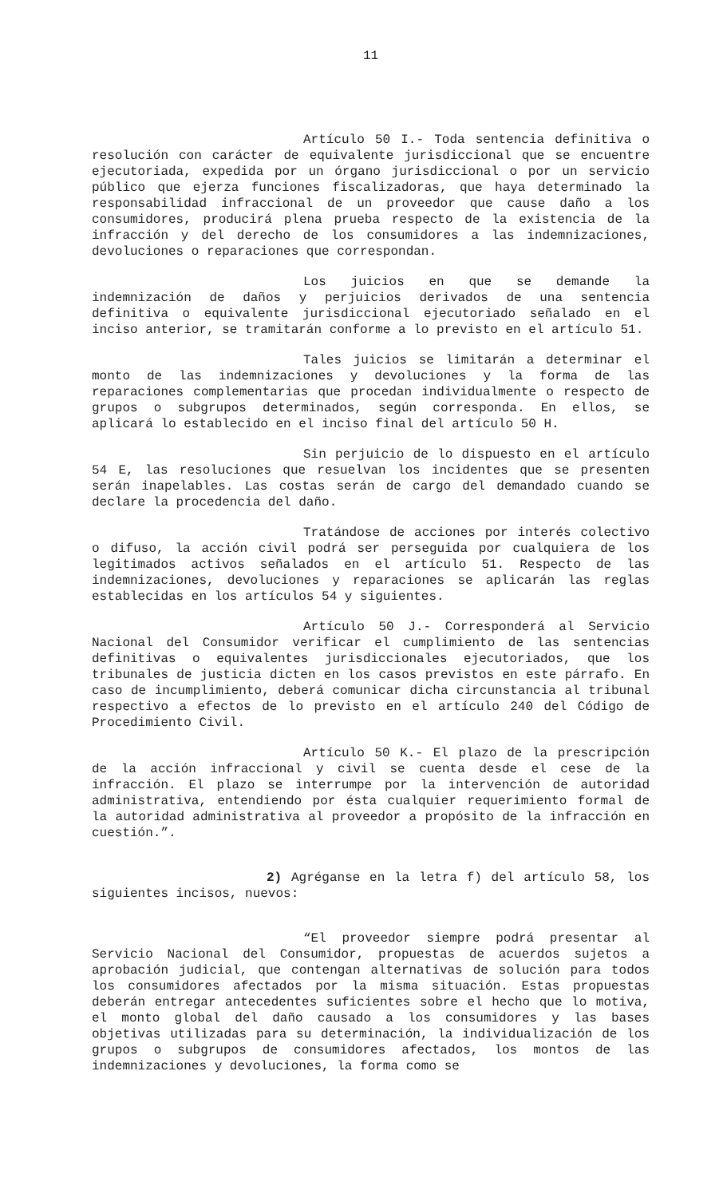11
Artículo 50 I.- Toda sentencia definitiva o resolución con carácter de equivalente jurisdiccional que se encuentre ejecutoriada, expedida por un órgano jurisdiccional o por un servicio público que ejerza funciones fiscalizadoras, que haya determinado la responsabilidad infraccional de un proveedor que cause daño a los consumidores, producirá plena prueba respecto de la existencia de la infracción y del derecho de los consumidores a las indemnizaciones, devoluciones o reparaciones que correspondan.
Los juicios en que se demande la indemnización de daños y perjuicios derivados de una sentencia definitiva o equivalente jurisdiccional ejecutoriado señalado en el inciso anterior, se tramitarán conforme a lo previsto en el artículo 51.
Tales juicios se limitarán a determinar el monto de las indemnizaciones y devoluciones y la forma de las reparaciones complementarias que procedan individualmente o respecto de grupos o subgrupos determinados, según corresponda. En ellos, se aplicará lo establecido en el inciso final del artículo 50 H.
Sin perjuicio de lo dispuesto en el artículo 54 E, las resoluciones que resuelvan los incidentes que se presenten serán inapelables. Las costas serán de cargo del demandado cuando se declare la procedencia del daño.
Tratándose de acciones por interés colectivo o difuso, la acción civil podrá ser perseguida por cualquiera de los legitimados activos señalados en el artículo 51. Respecto de las indemnizaciones, devoluciones y reparaciones se aplicarán las reglas establecidas en los artículos 54 y siguientes.
Artículo 50 J.- Corresponderá al Servicio Nacional del Consumidor verificar el cumplimiento de las sentencias definitivas o equivalentes jurisdiccionales ejecutoriados, que los tribunales de justicia dicten en los casos previstos en este párrafo. En caso de incumplimiento, deberá comunicar dicha circunstancia al tribunal respectivo a efectos de lo previsto en el artículo 240 del Código de Procedimiento Civil.
Artículo 50 K.- El plazo de la prescripción de la acción infraccional y civil se cuenta desde el cese de la infracción. El plazo se interrumpe por la intervención de autoridad administrativa, entendiendo por ésta cualquier requerimiento formal de la autoridad administrativa al proveedor a propósito de la infracción en cuestión.”.
2) Agréganse en la letra f) del artículo 58, los siguientes incisos, nuevos:
“El proveedor siempre podrá presentar al Servicio Nacional del Consumidor, propuestas de acuerdos sujetos a aprobación judicial, que contengan alternativas de solución para todos los consumidores afectados por la misma situación. Estas propuestas deberán entregar antecedentes suficientes sobre el hecho que lo motiva, el monto global del daño causado a los consumidores y las bases objetivas utilizadas para su determinación, la individualización de los grupos o subgrupos de consumidores afectados, los montos de las indemnizaciones y devoluciones, la forma como se